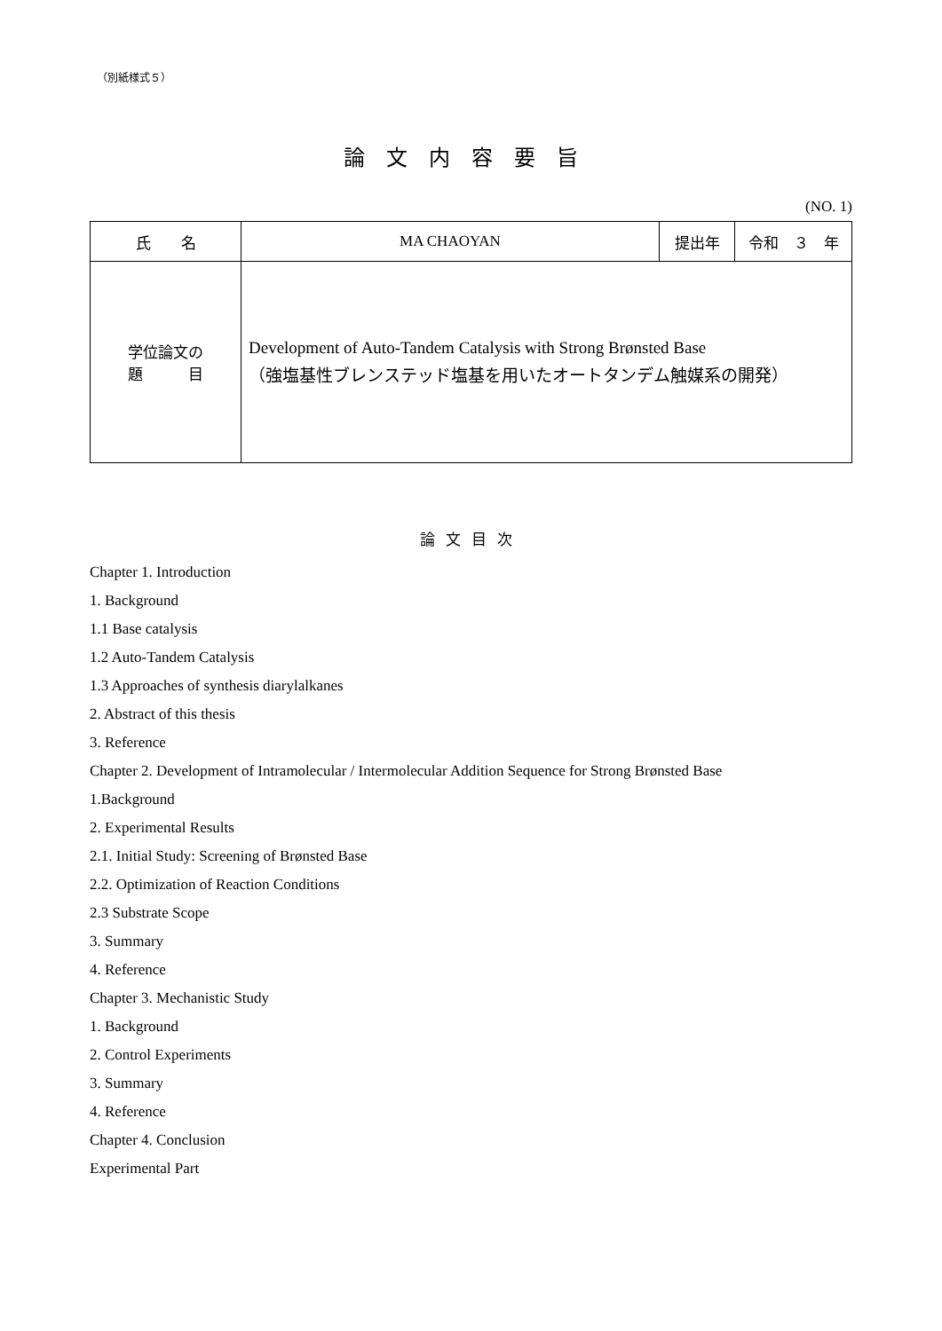（別紙様式５）
論文内容要旨
(NO. 1)
| 氏 名 | MA CHAOYAN | 提出年 | 令和 ３ 年 |
| 学位論文の 題 目 | Development of Auto-Tandem Catalysis with Strong Brønsted Base （強塩基性ブレンステッド塩基を用いたオートタンデム触媒系の開発） | | |
論文目次
Chapter 1. Introduction
1. Background
1.1 Base catalysis
1.2 Auto-Tandem Catalysis
1.3 Approaches of synthesis diarylalkanes
2. Abstract of this thesis
3. Reference
Chapter 2. Development of Intramolecular / Intermolecular Addition Sequence for Strong Brønsted Base
1.Background
2. Experimental Results
2.1. Initial Study: Screening of Brønsted Base
2.2. Optimization of Reaction Conditions
2.3 Substrate Scope
3. Summary
4. Reference
Chapter 3. Mechanistic Study
1. Background
2. Control Experiments
3. Summary
4. Reference
Chapter 4. Conclusion
Experimental Part